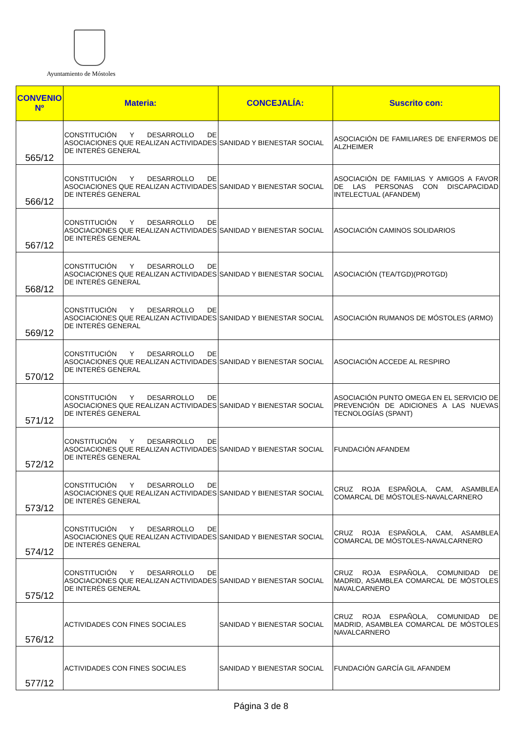Ayuntamiento de Móstoles
| CONVENIO Nº | Materia: | CONCEJALÍA: | Suscrito con: |
| --- | --- | --- | --- |
| 565/12 | CONSTITUCIÓN Y DESARROLLO DE ASOCIACIONES QUE REALIZAN ACTIVIDADES DE INTERÉS GENERAL | SANIDAD Y BIENESTAR SOCIAL | ASOCIACIÓN DE FAMILIARES DE ENFERMOS DE ALZHEIMER |
| 566/12 | CONSTITUCIÓN Y DESARROLLO DE ASOCIACIONES QUE REALIZAN ACTIVIDADES DE INTERÉS GENERAL | SANIDAD Y BIENESTAR SOCIAL | ASOCIACIÓN DE FAMILIAS Y AMIGOS A FAVOR DE LAS PERSONAS CON DISCAPACIDAD INTELECTUAL (AFANDEM) |
| 567/12 | CONSTITUCIÓN Y DESARROLLO DE ASOCIACIONES QUE REALIZAN ACTIVIDADES DE INTERÉS GENERAL | SANIDAD Y BIENESTAR SOCIAL | ASOCIACIÓN CAMINOS SOLIDARIOS |
| 568/12 | CONSTITUCIÓN Y DESARROLLO DE ASOCIACIONES QUE REALIZAN ACTIVIDADES DE INTERÉS GENERAL | SANIDAD Y BIENESTAR SOCIAL | ASOCIACIÓN (TEA/TGD)(PROTGD) |
| 569/12 | CONSTITUCIÓN Y DESARROLLO DE ASOCIACIONES QUE REALIZAN ACTIVIDADES DE INTERÉS GENERAL | SANIDAD Y BIENESTAR SOCIAL | ASOCIACIÓN RUMANOS DE MÓSTOLES (ARMO) |
| 570/12 | CONSTITUCIÓN Y DESARROLLO DE ASOCIACIONES QUE REALIZAN ACTIVIDADES DE INTERÉS GENERAL | SANIDAD Y BIENESTAR SOCIAL | ASOCIACIÓN ACCEDE AL RESPIRO |
| 571/12 | CONSTITUCIÓN Y DESARROLLO DE ASOCIACIONES QUE REALIZAN ACTIVIDADES DE INTERÉS GENERAL | SANIDAD Y BIENESTAR SOCIAL | ASOCIACIÓN PUNTO OMEGA EN EL SERVICIO DE PREVENCIÓN DE ADICIONES A LAS NUEVAS TECNOLOGÍAS (SPANT) |
| 572/12 | CONSTITUCIÓN Y DESARROLLO DE ASOCIACIONES QUE REALIZAN ACTIVIDADES DE INTERÉS GENERAL | SANIDAD Y BIENESTAR SOCIAL | FUNDACIÓN AFANDEM |
| 573/12 | CONSTITUCIÓN Y DESARROLLO DE ASOCIACIONES QUE REALIZAN ACTIVIDADES DE INTERÉS GENERAL | SANIDAD Y BIENESTAR SOCIAL | CRUZ ROJA ESPAÑOLA, CAM, ASAMBLEA COMARCAL DE MÓSTOLES-NAVALCARNERO |
| 574/12 | CONSTITUCIÓN Y DESARROLLO DE ASOCIACIONES QUE REALIZAN ACTIVIDADES DE INTERÉS GENERAL | SANIDAD Y BIENESTAR SOCIAL | CRUZ ROJA ESPAÑOLA, CAM, ASAMBLEA COMARCAL DE MÓSTOLES-NAVALCARNERO |
| 575/12 | CONSTITUCIÓN Y DESARROLLO DE ASOCIACIONES QUE REALIZAN ACTIVIDADES DE INTERÉS GENERAL | SANIDAD Y BIENESTAR SOCIAL | CRUZ ROJA ESPAÑOLA, COMUNIDAD DE MADRID, ASAMBLEA COMARCAL DE MÓSTOLES NAVALCARNERO |
| 576/12 | ACTIVIDADES CON FINES SOCIALES | SANIDAD Y BIENESTAR SOCIAL | CRUZ ROJA ESPAÑOLA, COMUNIDAD DE MADRID, ASAMBLEA COMARCAL DE MÓSTOLES NAVALCARNERO |
| 577/12 | ACTIVIDADES CON FINES SOCIALES | SANIDAD Y BIENESTAR SOCIAL | FUNDACIÓN GARCÍA GIL AFANDEM |
Página 3 de 8